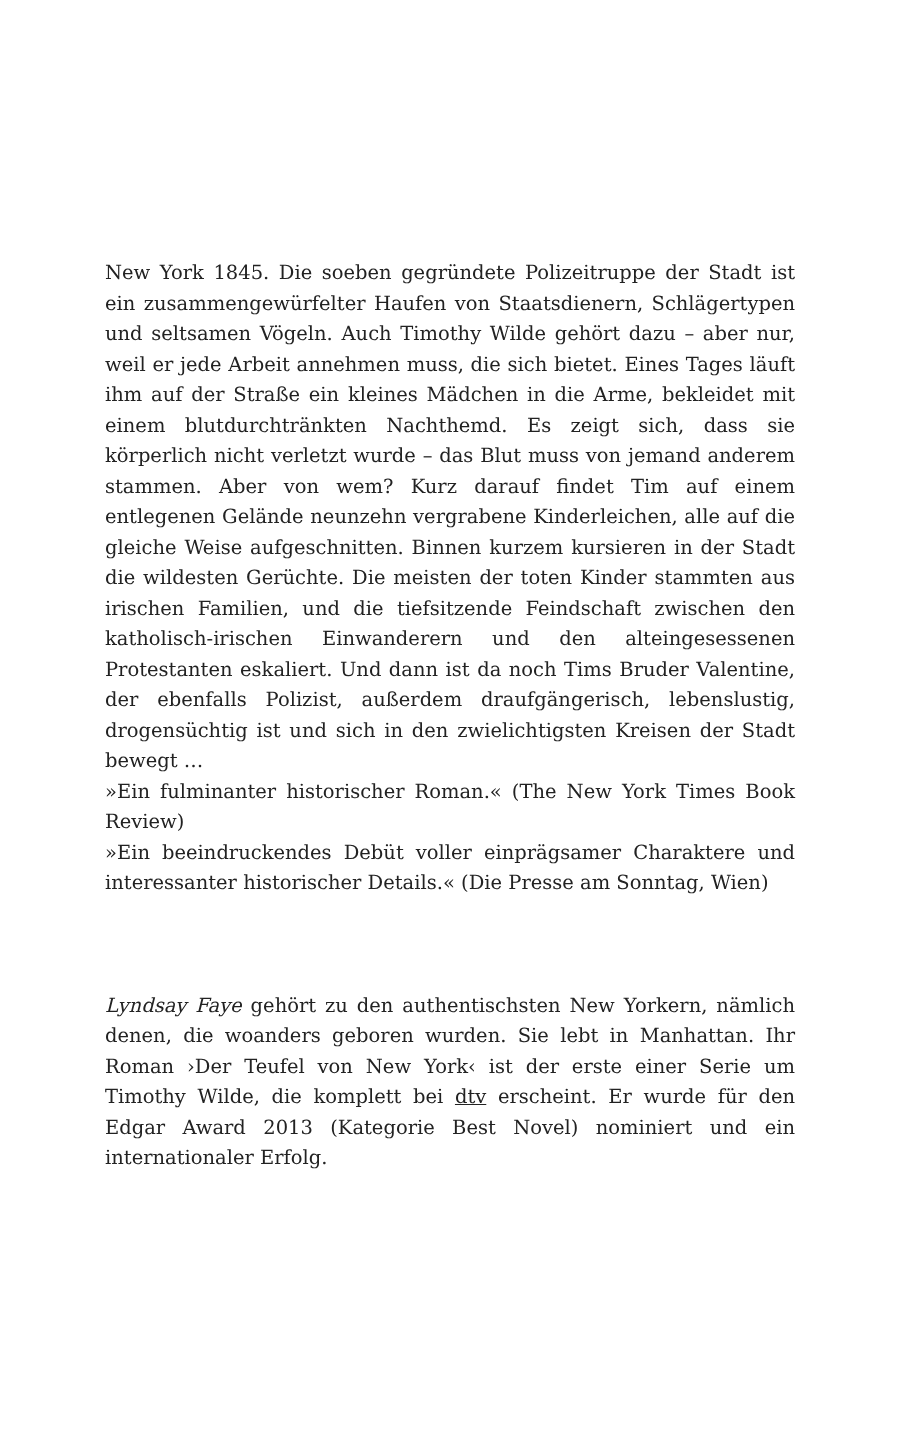New York 1845. Die soeben gegründete Polizeitruppe der Stadt ist ein zusammengewürfelter Haufen von Staatsdienern, Schlägertypen und seltsamen Vögeln. Auch Timothy Wilde gehört dazu – aber nur, weil er jede Arbeit annehmen muss, die sich bietet. Eines Tages läuft ihm auf der Straße ein kleines Mädchen in die Arme, bekleidet mit einem blutdurchtränkten Nachthemd. Es zeigt sich, dass sie körperlich nicht verletzt wurde – das Blut muss von jemand anderem stammen. Aber von wem? Kurz darauf findet Tim auf einem entlegenen Gelände neunzehn vergrabene Kinderleichen, alle auf die gleiche Weise aufgeschnitten. Binnen kurzem kursieren in der Stadt die wildesten Gerüchte. Die meisten der toten Kinder stammten aus irischen Familien, und die tiefsitzende Feindschaft zwischen den katholisch-irischen Einwanderern und den alteingesessenen Protestanten eskaliert. Und dann ist da noch Tims Bruder Valentine, der ebenfalls Polizist, außerdem draufgängerisch, lebenslustig, drogensüchtig ist und sich in den zwielichtigsten Kreisen der Stadt bewegt …
»Ein fulminanter historischer Roman.« (The New York Times Book Review)
»Ein beeindruckendes Debüt voller einprägsamer Charaktere und interessanter historischer Details.« (Die Presse am Sonntag, Wien)
Lyndsay Faye gehört zu den authentischsten New Yorkern, nämlich denen, die woanders geboren wurden. Sie lebt in Manhattan. Ihr Roman ›Der Teufel von New York‹ ist der erste einer Serie um Timothy Wilde, die komplett bei dtv erscheint. Er wurde für den Edgar Award 2013 (Kategorie Best Novel) nominiert und ein internationaler Erfolg.